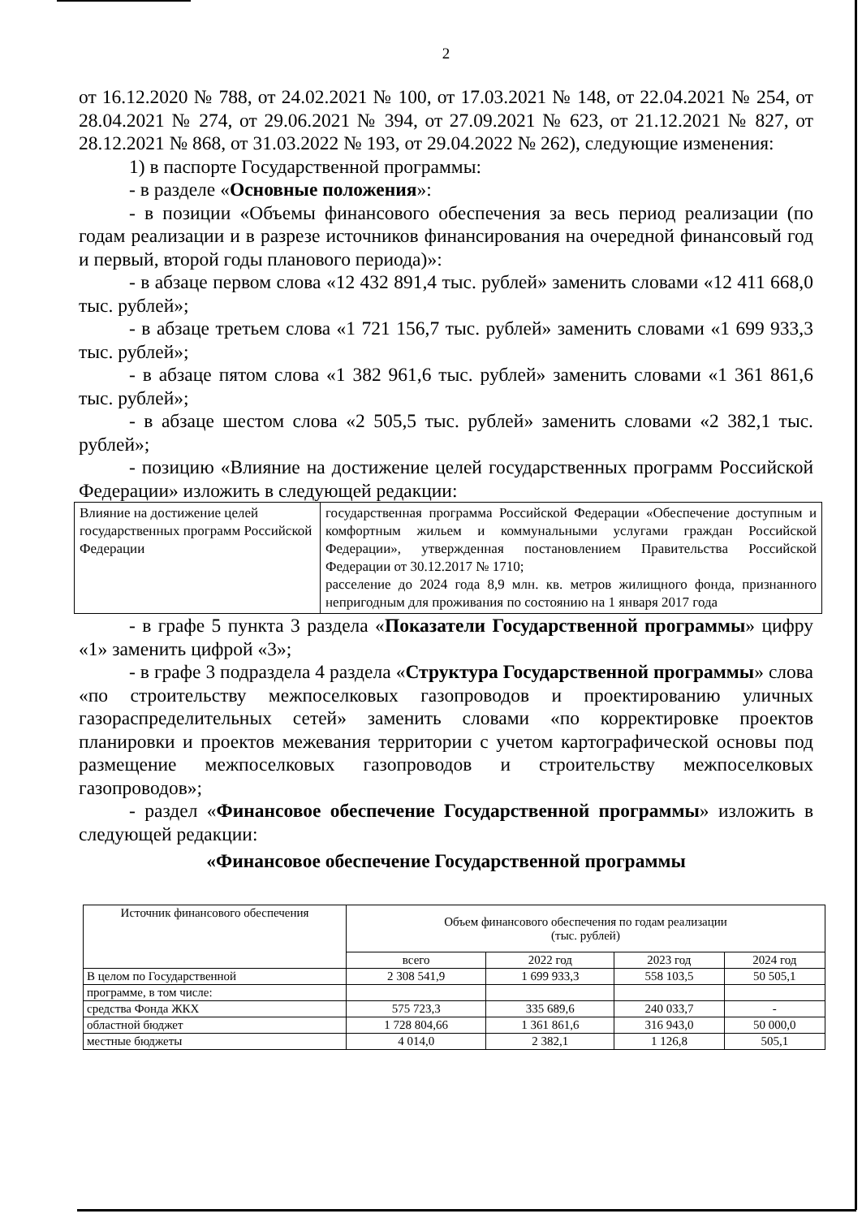2
от 16.12.2020 № 788, от 24.02.2021 № 100, от 17.03.2021 № 148, от 22.04.2021 № 254, от 28.04.2021 № 274, от 29.06.2021 № 394, от 27.09.2021 № 623, от 21.12.2021 № 827, от 28.12.2021 № 868, от 31.03.2022 № 193, от 29.04.2022 № 262), следующие изменения:
1) в паспорте Государственной программы:
- в разделе «Основные положения»:
- в позиции «Объемы финансового обеспечения за весь период реализации (по годам реализации и в разрезе источников финансирования на очередной финансовый год и первый, второй годы планового периода)»:
- в абзаце первом слова «12 432 891,4 тыс. рублей» заменить словами «12 411 668,0 тыс. рублей»;
- в абзаце третьем слова «1 721 156,7 тыс. рублей» заменить словами «1 699 933,3 тыс. рублей»;
- в абзаце пятом слова «1 382 961,6 тыс. рублей» заменить словами «1 361 861,6 тыс. рублей»;
- в абзаце шестом слова «2 505,5 тыс. рублей» заменить словами «2 382,1 тыс. рублей»;
- позицию «Влияние на достижение целей государственных программ Российской Федерации» изложить в следующей редакции:
| Влияние на достижение целей государственных программ Российской Федерации | государственная программа Российской Федерации «Обеспечение доступным и комфортным жильем и коммунальными услугами граждан Российской Федерации», утвержденная постановлением Правительства Российской Федерации от 30.12.2017 № 1710; расселение до 2024 года 8,9 млн. кв. метров жилищного фонда, признанного непригодным для проживания по состоянию на 1 января 2017 года |
- в графе 5 пункта 3 раздела «Показатели Государственной программы» цифру «1» заменить цифрой «3»;
- в графе 3 подраздела 4 раздела «Структура Государственной программы» слова «по строительству межпоселковых газопроводов и проектированию уличных газораспределительных сетей» заменить словами «по корректировке проектов планировки и проектов межевания территории с учетом картографической основы под размещение межпоселковых газопроводов и строительству межпоселковых газопроводов»;
- раздел «Финансовое обеспечение Государственной программы» изложить в следующей редакции:
«Финансовое обеспечение Государственной программы
| Источник финансового обеспечения | Объем финансового обеспечения по годам реализации (тыс. рублей) | | | |
| --- | --- | --- | --- | --- |
| | всего | 2022 год | 2023 год | 2024 год |
| В целом по Государственной | 2 308 541,9 | 1 699 933,3 | 558 103,5 | 50 505,1 |
| программе, в том числе: | | | | |
| средства Фонда ЖКХ | 575 723,3 | 335 689,6 | 240 033,7 | - |
| областной бюджет | 1 728 804,66 | 1 361 861,6 | 316 943,0 | 50 000,0 |
| местные бюджеты | 4 014,0 | 2 382,1 | 1 126,8 | 505,1 |